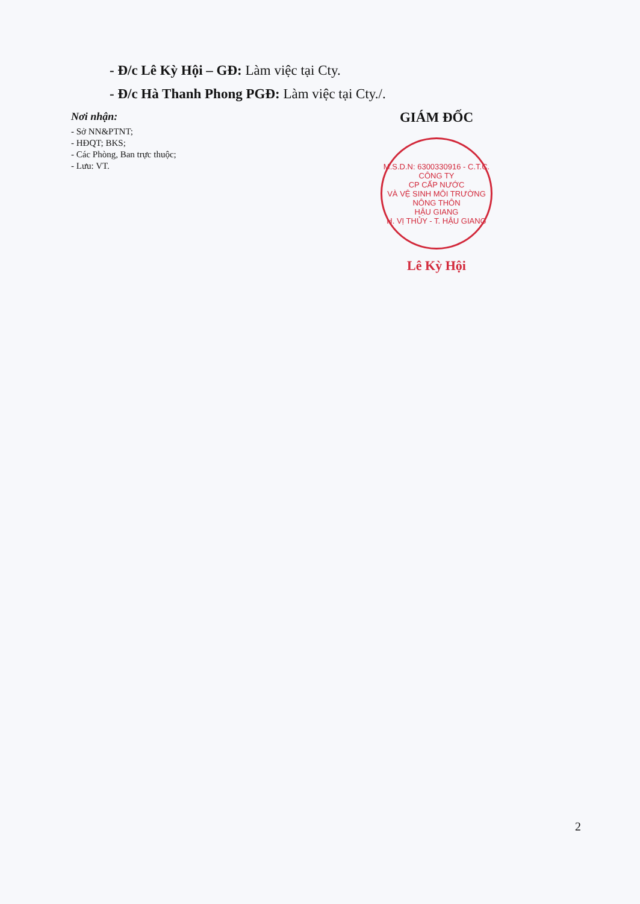- Đ/c Lê Kỳ Hội – GĐ: Làm việc tại Cty.
- Đ/c Hà Thanh Phong PGĐ: Làm việc tại Cty./.
Nơi nhận:
- Sở NN&PTNT;
- HĐQT; BKS;
- Các Phòng, Ban trực thuộc;
- Lưu: VT.
GIÁM ĐỐC
M.S.D.N: 6300330916 - C.T.C.
CÔNG TY
CP CẤP NƯỚC
VÀ VỆ SINH MÔI TRƯỜNG
NÔNG THÔN
HẬU GIANG
H. VỊ THỦY - T. HẬU GIANG
Lê Kỳ Hội
2